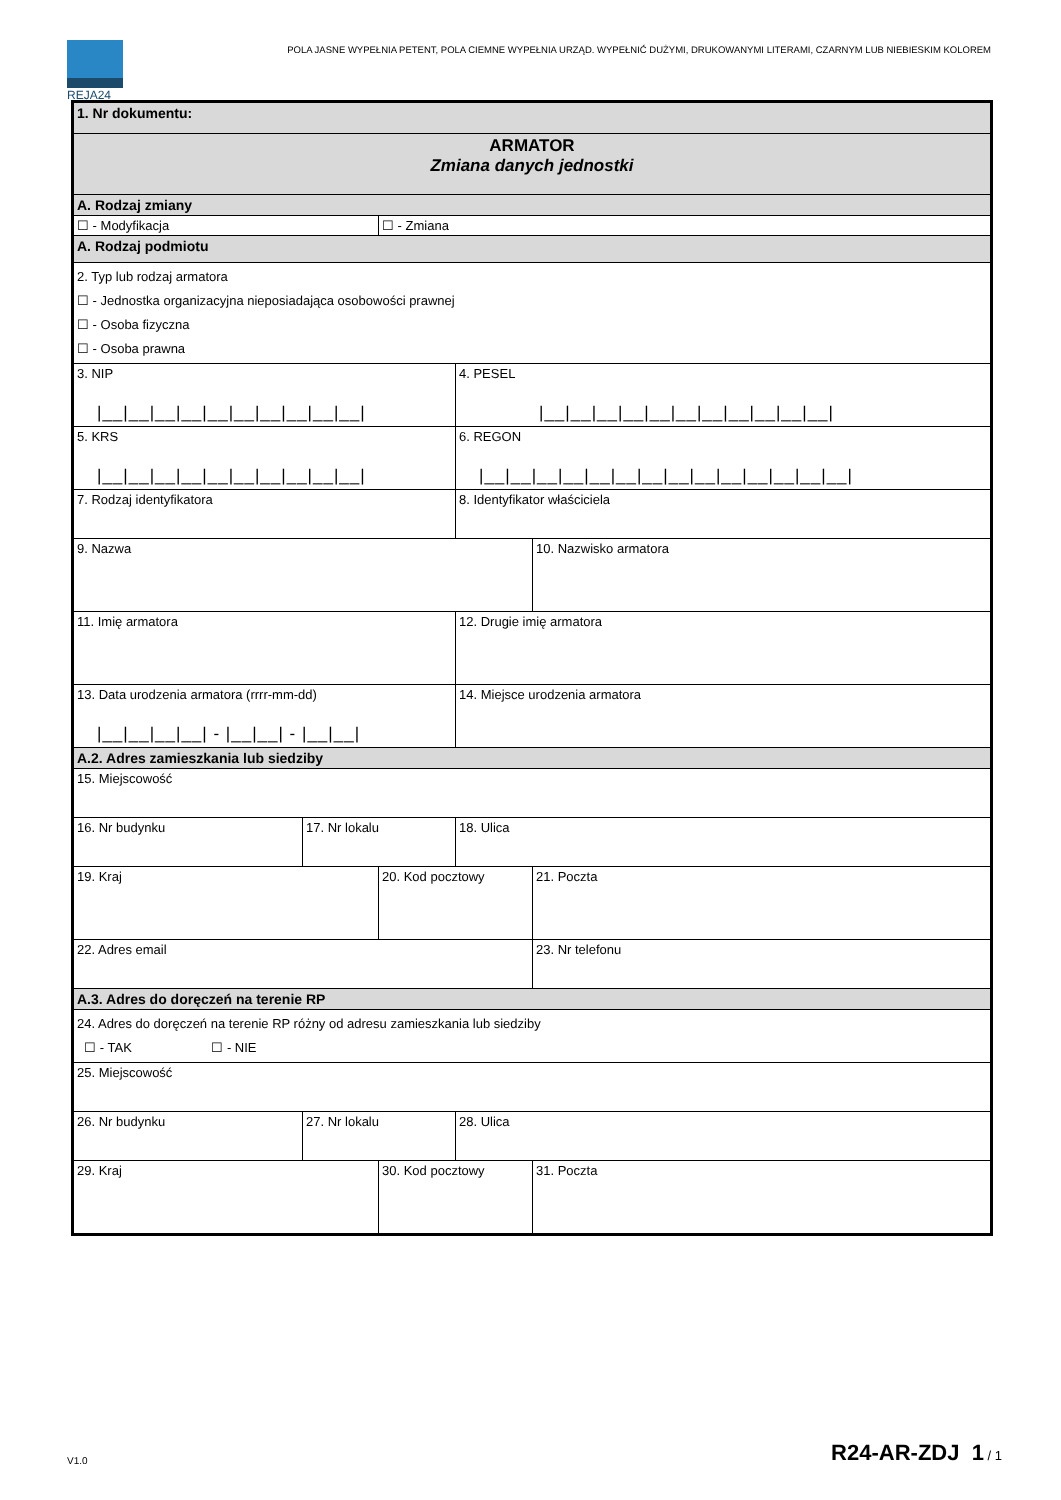REJA24
POLA JASNE WYPEŁNIA PETENT, POLA CIEMNE WYPEŁNIA URZĄD. WYPEŁNIĆ DUŻYMI, DRUKOWANYMI LITERAMI, CZARNYM LUB NIEBIESKIM KOLOREM
| 1. Nr dokumentu: | | | | |
| ARMATOR Zmiana danych jednostki | | | | |
| A. Rodzaj zmiany | | | | |
| ☐ - Modyfikacja | | ☐ - Zmiana | | |
| A. Rodzaj podmiotu | | | | |
| 2. Typ lub rodzaj armatora ☐ - Jednostka organizacyjna nieposiadająca osobowości prawnej ☐ - Osoba fizyczna ☐ - Osoba prawna | | | | |
| 3. NIP /__/__/__/__/__/__/__/__/__/__/ | | | 4. PESEL /__/__/__/__/__/__/__/__/__/__/__/ | |
| 5. KRS /__/__/__/__/__/__/__/__/__/__/ | | | 6. REGON /__/__/__/__/__/__/__/__/__/__/__/__/__/__/ | |
| 7. Rodzaj identyfikatora | | | 8. Identyfikator właściciela | |
| 9. Nazwa | | | | 10. Nazwisko armatora |
| 11. Imię armatora | | | 12. Drugie imię armatora | |
| 13. Data urodzenia armatora (rrrr-mm-dd) /__/__/__/__/ - /__/__/ - /__/__/ | | | 14. Miejsce urodzenia armatora | |
| A.2. Adres zamieszkania lub siedziby | | | | |
| 15. Miejscowość | | | | |
| 16. Nr budynku | 17. Nr lokalu | | 18. Ulica | |
| 19. Kraj | | 20. Kod pocztowy | | 21. Poczta |
| 22. Adres email | | | | 23. Nr telefonu |
| A.3. Adres do doręczeń na terenie RP | | | | |
| 24. Adres do doręczeń na terenie RP różny od adresu zamieszkania lub siedziby ☐ - TAK ☐ - NIE | | | | |
| 25. Miejscowość | | | | |
| 26. Nr budynku | 27. Nr lokalu | | 28. Ulica | |
| 29. Kraj | | 30. Kod pocztowy | | 31. Poczta |
V1.0 R24-AR-ZDJ 1 / 1